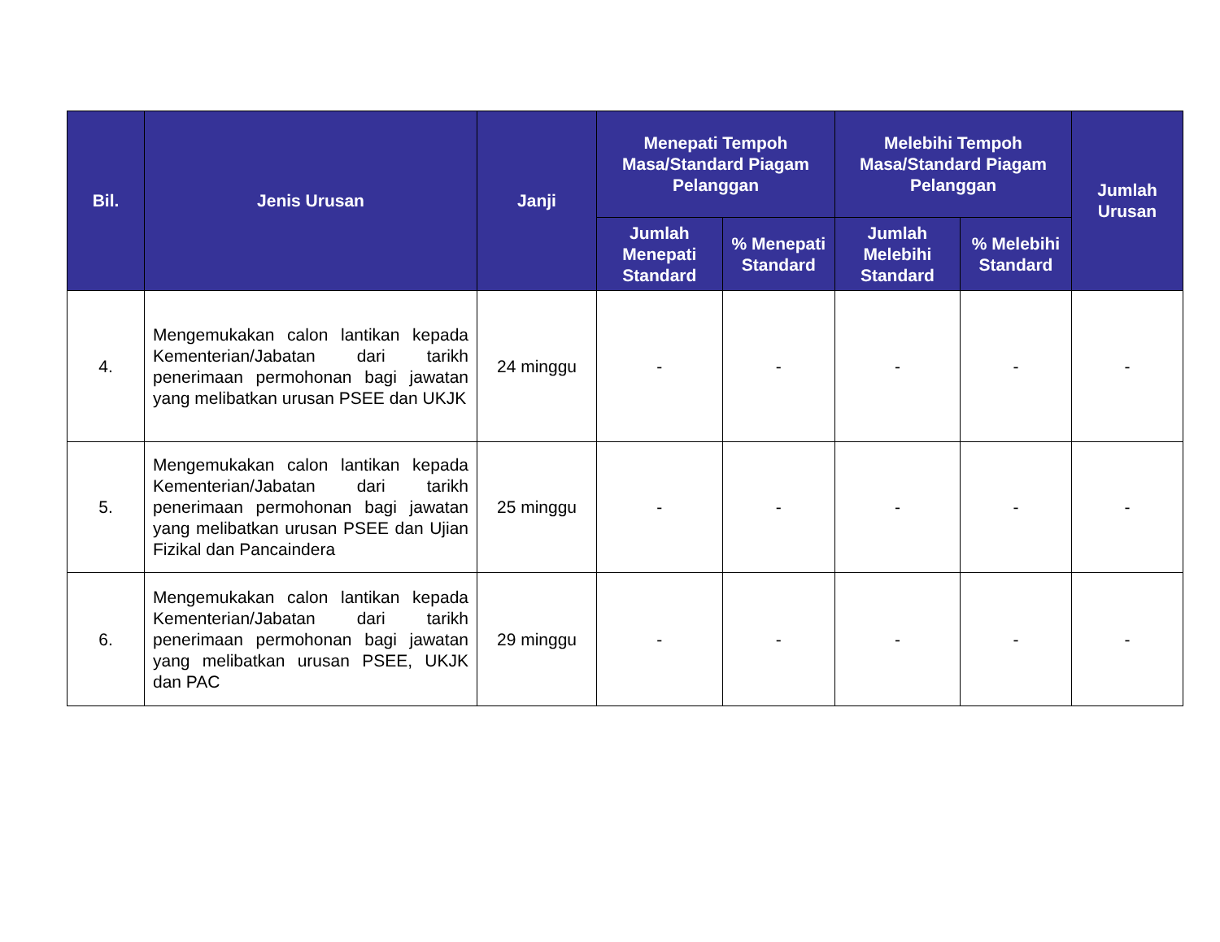| Bil. | Jenis Urusan | Janji | Menepati Tempoh Masa/Standard Piagam Pelanggan | | Melebihi Tempoh Masa/Standard Piagam Pelanggan | | Jumlah Urusan |
| --- | --- | --- | --- | --- | --- | --- | --- |
| | | | Jumlah Menepati Standard | % Menepati Standard | Jumlah Melebihi Standard | % Melebihi Standard | |
| 4. | Mengemukakan calon lantikan kepada Kementerian/Jabatan dari tarikh penerimaan permohonan bagi jawatan yang melibatkan urusan PSEE dan UKJK | 24 minggu | - | - | - | - | - |
| 5. | Mengemukakan calon lantikan kepada Kementerian/Jabatan dari tarikh penerimaan permohonan bagi jawatan yang melibatkan urusan PSEE dan Ujian Fizikal dan Pancaindera | 25 minggu | - | - | - | - | - |
| 6. | Mengemukakan calon lantikan kepada Kementerian/Jabatan dari tarikh penerimaan permohonan bagi jawatan yang melibatkan urusan PSEE, UKJK dan PAC | 29 minggu | - | - | - | - | - |